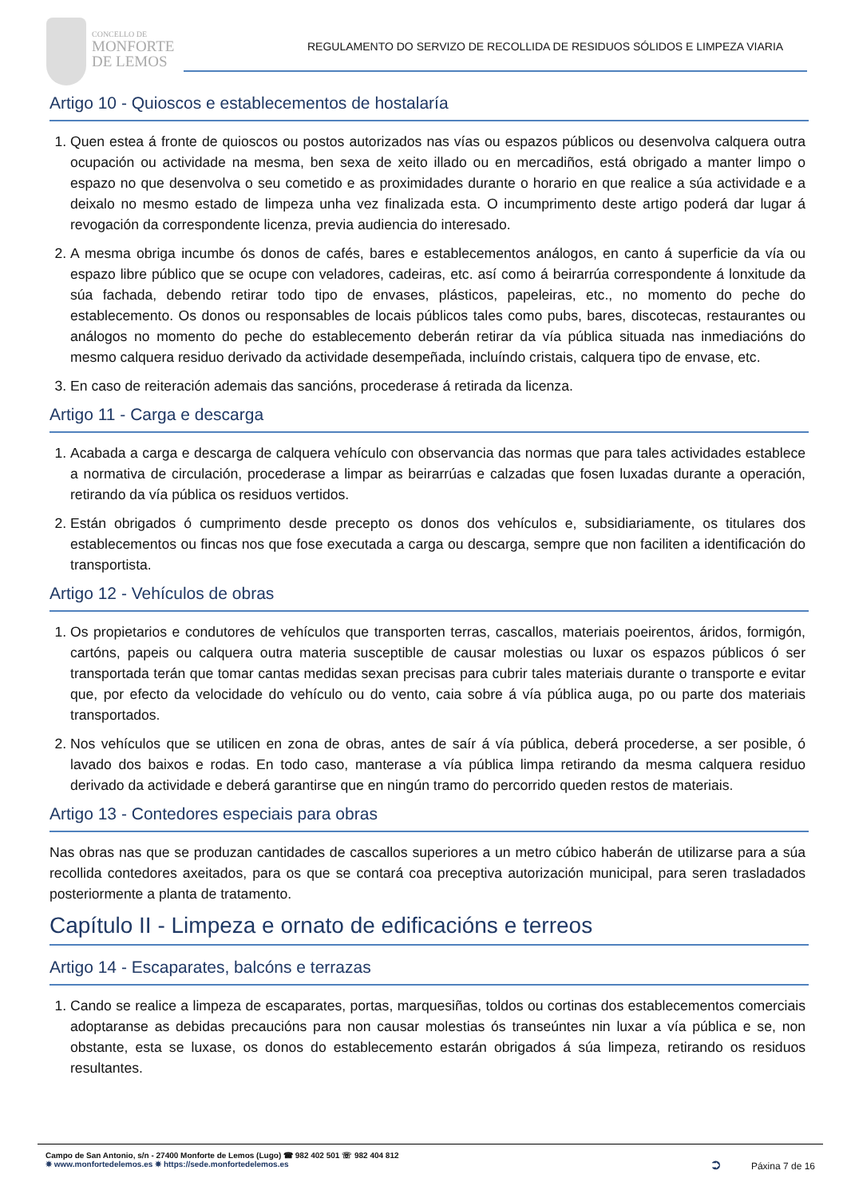CONCELLO DE
MONFORTE
DE LEMOS
REGULAMENTO DO SERVIZO DE RECOLLIDA DE RESIDUOS SÓLIDOS E LIMPEZA VIARIA
Artigo 10 - Quioscos e establecementos de hostalaría
1. Quen estea á fronte de quioscos ou postos autorizados nas vías ou espazos públicos ou desenvolva calquera outra ocupación ou actividade na mesma, ben sexa de xeito illado ou en mercadiños, está obrigado a manter limpo o espazo no que desenvolva o seu cometido e as proximidades durante o horario en que realice a súa actividade e a deixalo no mesmo estado de limpeza unha vez finalizada esta. O incumprimento deste artigo poderá dar lugar á revogación da correspondente licenza, previa audiencia do interesado.
2. A mesma obriga incumbe ós donos de cafés, bares e establecementos análogos, en canto á superficie da vía ou espazo libre público que se ocupe con veladores, cadeiras, etc. así como á beirarrúa correspondente á lonxitude da súa fachada, debendo retirar todo tipo de envases, plásticos, papeleiras, etc., no momento do peche do establecemento. Os donos ou responsables de locais públicos tales como pubs, bares, discotecas, restaurantes ou análogos no momento do peche do establecemento deberán retirar da vía pública situada nas inmediacións do mesmo calquera residuo derivado da actividade desempeñada, incluíndo cristais, calquera tipo de envase, etc.
3. En caso de reiteración ademais das sancións, procederase á retirada da licenza.
Artigo 11 - Carga e descarga
1. Acabada a carga e descarga de calquera vehículo con observancia das normas que para tales actividades establece a normativa de circulación, procederase a limpar as beirarrúas e calzadas que fosen luxadas durante a operación, retirando da vía pública os residuos vertidos.
2. Están obrigados ó cumprimento desde precepto os donos dos vehículos e, subsidiariamente, os titulares dos establecementos ou fincas nos que fose executada a carga ou descarga, sempre que non faciliten a identificación do transportista.
Artigo 12 - Vehículos de obras
1. Os propietarios e condutores de vehículos que transporten terras, cascallos, materiais poeirentos, áridos, formigón, cartóns, papeis ou calquera outra materia susceptible de causar molestias ou luxar os espazos públicos ó ser transportada terán que tomar cantas medidas sexan precisas para cubrir tales materiais durante o transporte e evitar que, por efecto da velocidade do vehículo ou do vento, caia sobre á vía pública auga, po ou parte dos materiais transportados.
2. Nos vehículos que se utilicen en zona de obras, antes de saír á vía pública, deberá procederse, a ser posible, ó lavado dos baixos e rodas. En todo caso, manterase a vía pública limpa retirando da mesma calquera residuo derivado da actividade e deberá garantirse que en ningún tramo do percorrido queden restos de materiais.
Artigo 13 - Contedores especiais para obras
Nas obras nas que se produzan cantidades de cascallos superiores a un metro cúbico haberán de utilizarse para a súa recollida contedores axeitados, para os que se contará coa preceptiva autorización municipal, para seren trasladados posteriormente a planta de tratamento.
Capítulo II - Limpeza e ornato de edificacións e terreos
Artigo 14 - Escaparates, balcóns e terrazas
1. Cando se realice a limpeza de escaparates, portas, marquesiñas, toldos ou cortinas dos establecementos comerciais adoptaranse as debidas precaucións para non causar molestias ós transeúntes nin luxar a vía pública e se, non obstante, esta se luxase, os donos do establecemento estarán obrigados á súa limpeza, retirando os residuos resultantes.
Campo de San Antonio, s/n - 27400 Monforte de Lemos (Lugo) ☎ 982 402 501 ☏ 982 404 812
✵ www.monfortedelemos.es ✵ https://sede.monfortedelemos.es
➲ Páxina 7 de 16